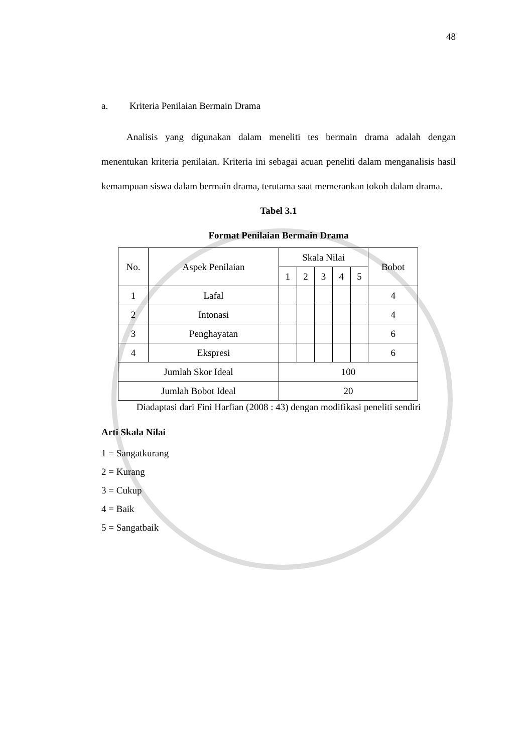48
a. Kriteria Penilaian Bermain Drama
Analisis yang digunakan dalam meneliti tes bermain drama adalah dengan menentukan kriteria penilaian. Kriteria ini sebagai acuan peneliti dalam menganalisis hasil kemampuan siswa dalam bermain drama, terutama saat memerankan tokoh dalam drama.
Tabel 3.1
Format Penilaian Bermain Drama
| No. | Aspek Penilaian | Skala Nilai | | | | | Bobot |
| | | 1 | 2 | 3 | 4 | 5 | |
| 1 | Lafal | | | | | | 4 |
| 2 | Intonasi | | | | | | 4 |
| 3 | Penghayatan | | | | | | 6 |
| 4 | Ekspresi | | | | | | 6 |
| Jumlah Skor Ideal | | 100 | | | | | |
| Jumlah Bobot Ideal | | 20 | | | | | |
Diadaptasi dari Fini Harfian (2008 : 43) dengan modifikasi peneliti sendiri
Arti Skala Nilai
1 = Sangatkurang
2 = Kurang
3 = Cukup
4 = Baik
5 = Sangatbaik